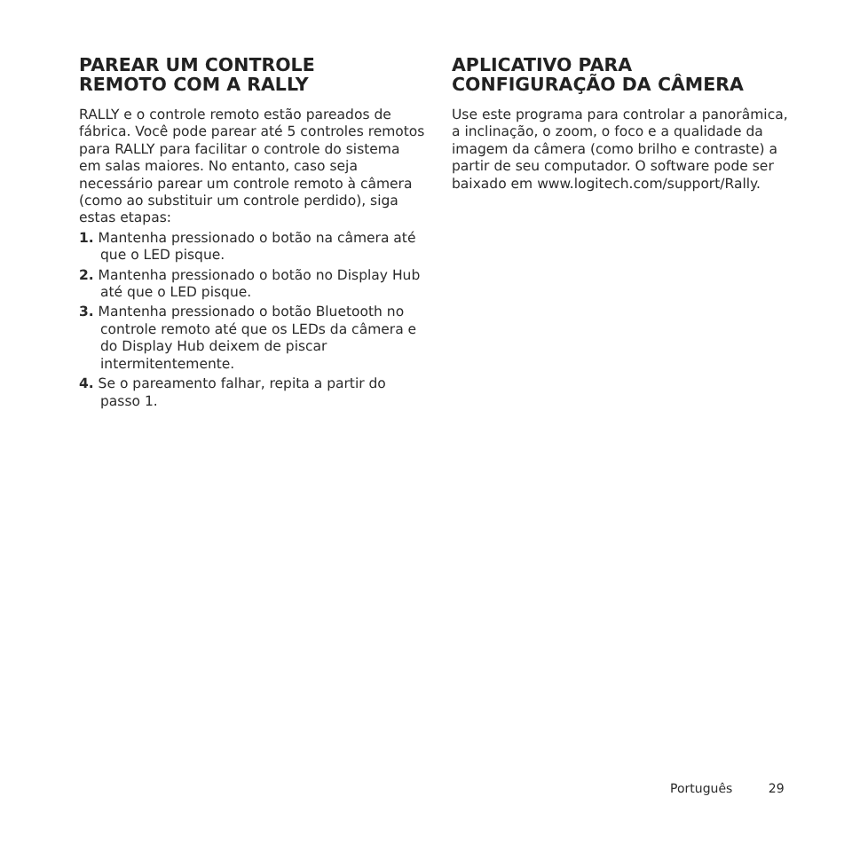PAREAR UM CONTROLE
REMOTO COM A RALLY
RALLY e o controle remoto estão pareados de fábrica. Você pode parear até 5 controles remotos para RALLY para facilitar o controle do sistema em salas maiores. No entanto, caso seja necessário parear um controle remoto à câmera (como ao substituir um controle perdido), siga estas etapas:
1. Mantenha pressionado o botão na câmera até que o LED pisque.
2. Mantenha pressionado o botão no Display Hub até que o LED pisque.
3. Mantenha pressionado o botão Bluetooth no controle remoto até que os LEDs da câmera e do Display Hub deixem de piscar intermitentemente.
4. Se o pareamento falhar, repita a partir do passo 1.
APLICATIVO PARA
CONFIGURAÇÃO DA CÂMERA
Use este programa para controlar a panorâmica, a inclinação, o zoom, o foco e a qualidade da imagem da câmera (como brilho e contraste) a partir de seu computador. O software pode ser baixado em www.logitech.com/support/Rally.
Português 29